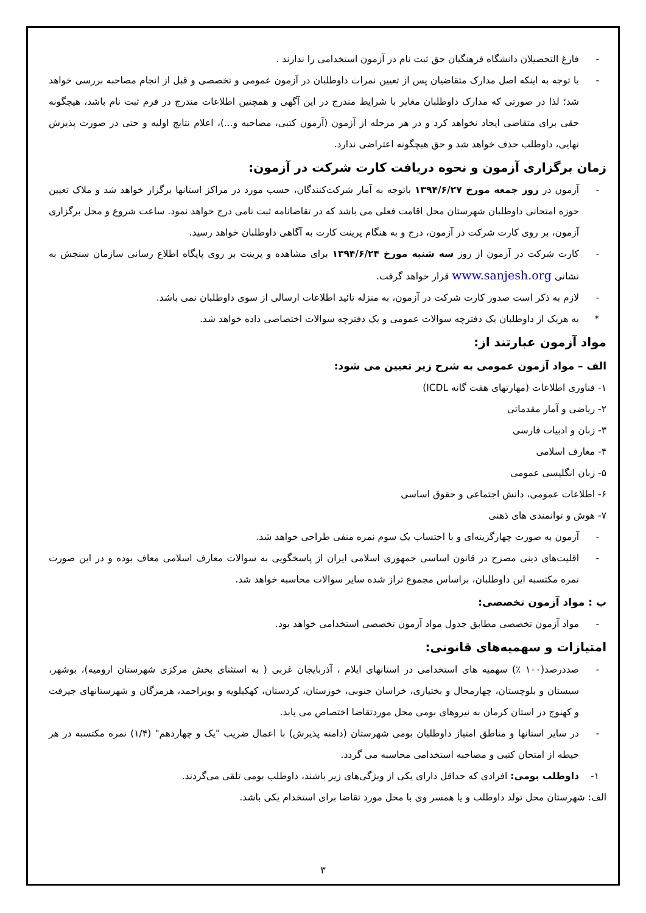- فارغ التحصیلان دانشگاه فرهنگیان حق ثبت نام در آزمون استخدامی را ندارند .
- با توجه به اینکه اصل مدارک متقاضیان پس از تعیین نمرات داوطلبان در آزمون عمومی و تخصصی و قبل از انجام مصاحبه بررسی خواهد شد؛ لذا در صورتی که مدارک داوطلبان مغایر با شرایط مندرج در این آگهی و همچنین اطلاعات مندرج در فرم ثبت نام باشد، هیچگونه حقی برای متقاضی ایجاد نخواهد کرد و در هر مرحله از آزمون (آزمون کتبی، مصاحبه و...)، اعلام نتایج اولیه و حتی در صورت پذیرش نهایی، داوطلب حذف خواهد شد و حق هیچگونه اعتراضی ندارد.
زمان برگزاری آزمون و نحوه دریافت کارت شرکت در آزمون:
- آزمون در روز جمعه مورخ ۱۳۹۴/۶/۲۷ باتوجه به آمار شرکت‌کنندگان، حسب مورد در مراکز استانها برگزار خواهد شد و ملاک تعیین حوزه امتحانی داوطلبان شهرستان محل اقامت فعلی می باشد که در تقاضانامه ثبت نامی درج خواهد نمود. ساعت شروع و محل برگزاری آزمون، بر روی کارت شرکت در آزمون، درج و به هنگام پرینت کارت به آگاهی داوطلبان خواهد رسید.
- کارت شرکت در آزمون از روز سه شنبه مورخ ۱۳۹۴/۶/۲۴ برای مشاهده و پرینت بر روی پایگاه اطلاع رسانی سازمان سنجش به نشانی www.sanjesh.org قرار خواهد گرفت.
- لازم به ذکر است صدور کارت شرکت در آزمون، به منزله تائید اطلاعات ارسالی از سوی داوطلبان نمی باشد.
* به هریک از داوطلبان یک دفترچه سوالات عمومی و یک دفترچه سوالات اختصاصی داده خواهد شد.
مواد آزمون عبارتند از:
الف – مواد آزمون عمومی به شرح زیر تعیین می شود:
۱- فناوری اطلاعات (مهارتهای هفت گانه ICDL)
۲- ریاضی و آمار مقدماتی
۳- زبان و ادبیات فارسی
۴- معارف اسلامی
۵- زبان انگلیسی عمومی
۶- اطلاعات عمومی، دانش اجتماعی و حقوق اساسی
۷- هوش و توانمندی های ذهنی
- آزمون به صورت چهارگزینه‌ای و با احتساب یک سوم نمره منفی طراحی خواهد شد.
- اقلیت‌های دینی مصرح در قانون اساسی جمهوری اسلامی ایران از پاسخگویی به سوالات معارف اسلامی معاف بوده و در این صورت نمره مکتسبه این داوطلبان، براساس مجموع تراز شده سایر سوالات محاسبه خواهد شد.
ب : مواد آزمون تخصصی:
- مواد آزمون تخصصی مطابق جدول مواد آزمون تخصصی استخدامی خواهد بود.
امتیازات و سهمیه‌های قانونی:
- صددرصد(۱۰۰ ٪) سهمیه های استخدامی در استانهای ایلام ، آذربایجان غربی ( به استثنای بخش مرکزی شهرستان ارومیه)، بوشهر، سیستان و بلوچستان، چهارمحال و بختیاری، خراسان جنوبی، خوزستان، کردستان، کهکیلویه و بویراحمد، هرمزگان و شهرستانهای جیرفت و کهنوج در استان کرمان به نیروهای بومی محل موردتقاضا اختصاص می یابد.
- در سایر استانها و مناطق امتیاز داوطلبان بومی شهرستان (دامنه پذیرش) با اعمال ضریب "یک و چهاردهم" (۱/۴) نمره مکتسبه در هر حیطه از امتحان کتبی و مصاحبه استخدامی محاسبه می گردد.
۱- داوطلب بومی: افرادی که حداقل دارای یکی از ویژگی‌های زیر باشند، داوطلب بومی تلقی می‌گردند.
الف: شهرستان محل تولد داوطلب و یا همسر وی با محل مورد تقاضا برای استخدام یکی باشد.
۳